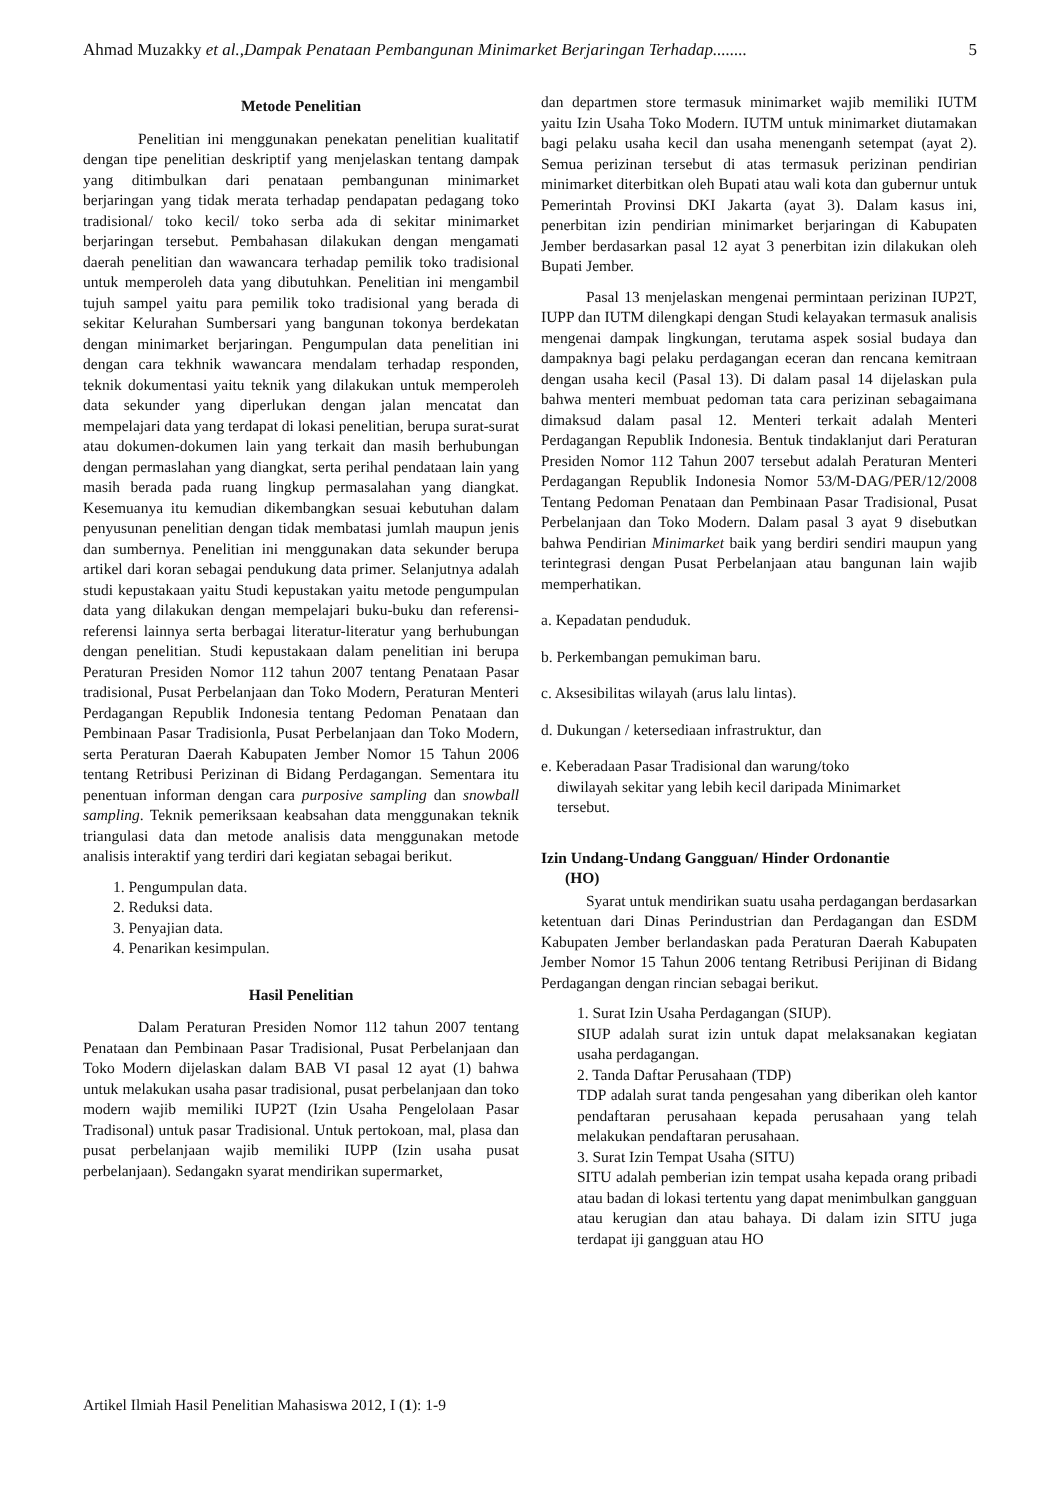Ahmad Muzakky et al.,Dampak Penataan Pembangunan Minimarket Berjaringan Terhadap........ 5
Metode Penelitian
Penelitian ini menggunakan penekatan penelitian kualitatif dengan tipe penelitian deskriptif yang menjelaskan tentang dampak yang ditimbulkan dari penataan pembangunan minimarket berjaringan yang tidak merata terhadap pendapatan pedagang toko tradisional/ toko kecil/ toko serba ada di sekitar minimarket berjaringan tersebut. Pembahasan dilakukan dengan mengamati daerah penelitian dan wawancara terhadap pemilik toko tradisional untuk memperoleh data yang dibutuhkan. Penelitian ini mengambil tujuh sampel yaitu para pemilik toko tradisional yang berada di sekitar Kelurahan Sumbersari yang bangunan tokonya berdekatan dengan minimarket berjaringan. Pengumpulan data penelitian ini dengan cara tekhnik wawancara mendalam terhadap responden, teknik dokumentasi yaitu teknik yang dilakukan untuk memperoleh data sekunder yang diperlukan dengan jalan mencatat dan mempelajari data yang terdapat di lokasi penelitian, berupa surat-surat atau dokumen-dokumen lain yang terkait dan masih berhubungan dengan permaslahan yang diangkat, serta perihal pendataan lain yang masih berada pada ruang lingkup permasalahan yang diangkat. Kesemuanya itu kemudian dikembangkan sesuai kebutuhan dalam penyusunan penelitian dengan tidak membatasi jumlah maupun jenis dan sumbernya. Penelitian ini menggunakan data sekunder berupa artikel dari koran sebagai pendukung data primer. Selanjutnya adalah studi kepustakaan yaitu Studi kepustakan yaitu metode pengumpulan data yang dilakukan dengan mempelajari buku-buku dan referensi-referensi lainnya serta berbagai literatur-literatur yang berhubungan dengan penelitian. Studi kepustakaan dalam penelitian ini berupa Peraturan Presiden Nomor 112 tahun 2007 tentang Penataan Pasar tradisional, Pusat Perbelanjaan dan Toko Modern, Peraturan Menteri Perdagangan Republik Indonesia tentang Pedoman Penataan dan Pembinaan Pasar Tradisionla, Pusat Perbelanjaan dan Toko Modern, serta Peraturan Daerah Kabupaten Jember Nomor 15 Tahun 2006 tentang Retribusi Perizinan di Bidang Perdagangan. Sementara itu penentuan informan dengan cara purposive sampling dan snowball sampling. Teknik pemeriksaan keabsahan data menggunakan teknik triangulasi data dan metode analisis data menggunakan metode analisis interaktif yang terdiri dari kegiatan sebagai berikut.
1. Pengumpulan data.
2. Reduksi data.
3. Penyajian data.
4. Penarikan kesimpulan.
Hasil Penelitian
Dalam Peraturan Presiden Nomor 112 tahun 2007 tentang Penataan dan Pembinaan Pasar Tradisional, Pusat Perbelanjaan dan Toko Modern dijelaskan dalam BAB VI pasal 12 ayat (1) bahwa untuk melakukan usaha pasar tradisional, pusat perbelanjaan dan toko modern wajib memiliki IUP2T (Izin Usaha Pengelolaan Pasar Tradisonal) untuk pasar Tradisional. Untuk pertokoan, mal, plasa dan pusat perbelanjaan wajib memiliki IUPP (Izin usaha pusat perbelanjaan). Sedangakn syarat mendirikan supermarket,
dan departmen store termasuk minimarket wajib memiliki IUTM yaitu Izin Usaha Toko Modern. IUTM untuk minimarket diutamakan bagi pelaku usaha kecil dan usaha menenganh setempat (ayat 2). Semua perizinan tersebut di atas termasuk perizinan pendirian minimarket diterbitkan oleh Bupati atau wali kota dan gubernur untuk Pemerintah Provinsi DKI Jakarta (ayat 3). Dalam kasus ini, penerbitan izin pendirian minimarket berjaringan di Kabupaten Jember berdasarkan pasal 12 ayat 3 penerbitan izin dilakukan oleh Bupati Jember.
Pasal 13 menjelaskan mengenai permintaan perizinan IUP2T, IUPP dan IUTM dilengkapi dengan Studi kelayakan termasuk analisis mengenai dampak lingkungan, terutama aspek sosial budaya dan dampaknya bagi pelaku perdagangan eceran dan rencana kemitraan dengan usaha kecil (Pasal 13). Di dalam pasal 14 dijelaskan pula bahwa menteri membuat pedoman tata cara perizinan sebagaimana dimaksud dalam pasal 12. Menteri terkait adalah Menteri Perdagangan Republik Indonesia. Bentuk tindaklanjut dari Peraturan Presiden Nomor 112 Tahun 2007 tersebut adalah Peraturan Menteri Perdagangan Republik Indonesia Nomor 53/M-DAG/PER/12/2008 Tentang Pedoman Penataan dan Pembinaan Pasar Tradisional, Pusat Perbelanjaan dan Toko Modern. Dalam pasal 3 ayat 9 disebutkan bahwa Pendirian Minimarket baik yang berdiri sendiri maupun yang terintegrasi dengan Pusat Perbelanjaan atau bangunan lain wajib memperhatikan.
a. Kepadatan penduduk.
b. Perkembangan pemukiman baru.
c. Aksesibilitas wilayah (arus lalu lintas).
d. Dukungan / ketersediaan infrastruktur, dan
e. Keberadaan Pasar Tradisional dan warung/toko
diwilayah sekitar yang lebih kecil daripada Minimarket
tersebut.
Izin Undang-Undang Gangguan/ Hinder Ordonantie
(HO)
Syarat untuk mendirikan suatu usaha perdagangan berdasarkan ketentuan dari Dinas Perindustrian dan Perdagangan dan ESDM Kabupaten Jember berlandaskan pada Peraturan Daerah Kabupaten Jember Nomor 15 Tahun 2006 tentang Retribusi Perijinan di Bidang Perdagangan dengan rincian sebagai berikut.
1. Surat Izin Usaha Perdagangan (SIUP).
SIUP adalah surat izin untuk dapat melaksanakan kegiatan usaha perdagangan.
2. Tanda Daftar Perusahaan (TDP)
TDP adalah surat tanda pengesahan yang diberikan oleh kantor pendaftaran perusahaan kepada perusahaan yang telah melakukan pendaftaran perusahaan.
3. Surat Izin Tempat Usaha (SITU)
SITU adalah pemberian izin tempat usaha kepada orang pribadi atau badan di lokasi tertentu yang dapat menimbulkan gangguan atau kerugian dan atau bahaya. Di dalam izin SITU juga terdapat iji gangguan atau HO
Artikel Ilmiah Hasil Penelitian Mahasiswa 2012, I (1): 1-9